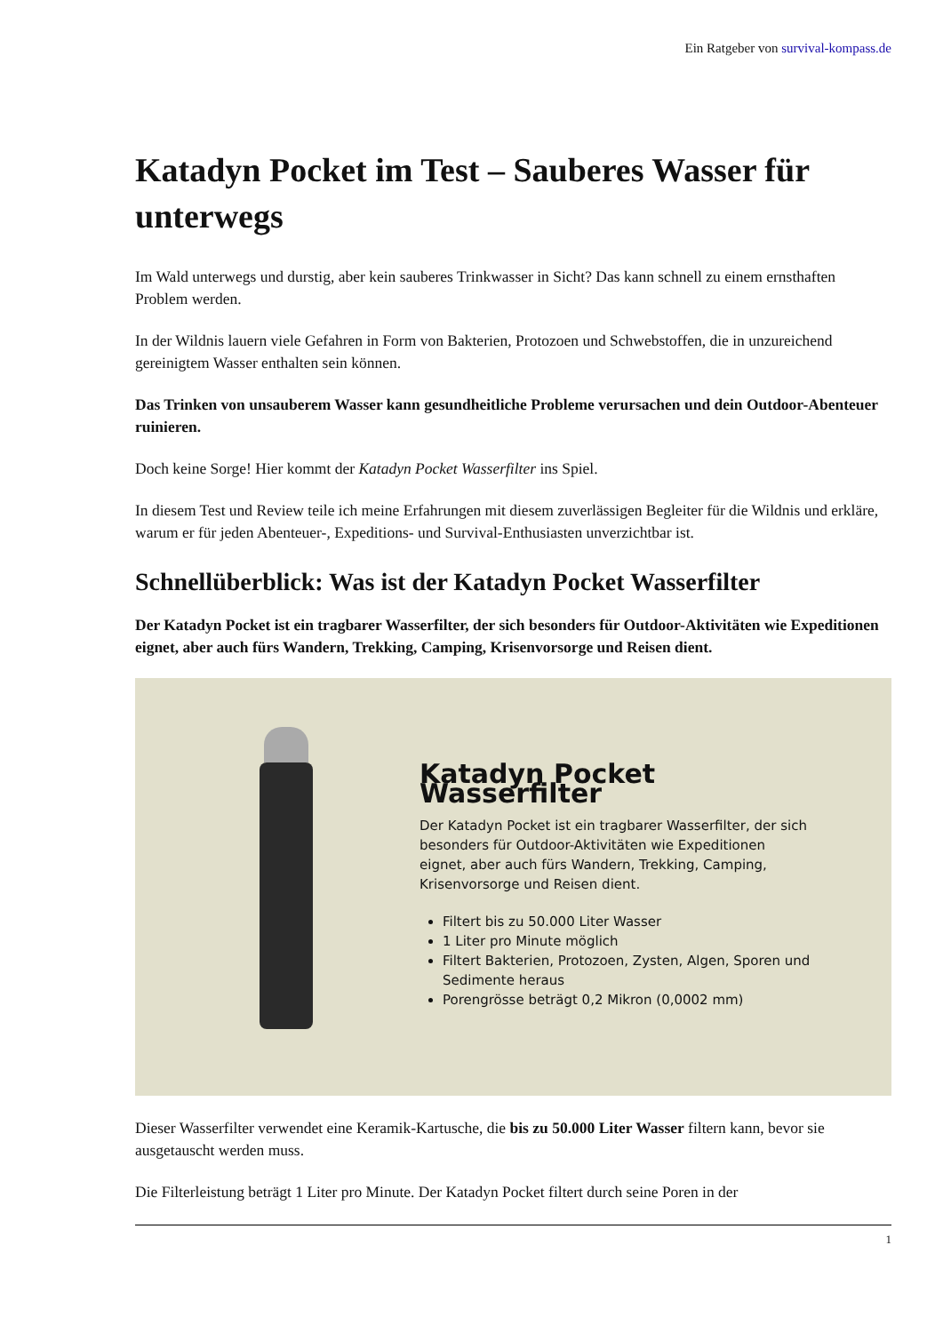Ein Ratgeber von survival-kompass.de
Katadyn Pocket im Test – Sauberes Wasser für unterwegs
Im Wald unterwegs und durstig, aber kein sauberes Trinkwasser in Sicht? Das kann schnell zu einem ernsthaften Problem werden.
In der Wildnis lauern viele Gefahren in Form von Bakterien, Protozoen und Schwebstoffen, die in unzureichend gereinigtem Wasser enthalten sein können.
Das Trinken von unsauberem Wasser kann gesundheitliche Probleme verursachen und dein Outdoor-Abenteuer ruinieren.
Doch keine Sorge! Hier kommt der Katadyn Pocket Wasserfilter ins Spiel.
In diesem Test und Review teile ich meine Erfahrungen mit diesem zuverlässigen Begleiter für die Wildnis und erkläre, warum er für jeden Abenteuer-, Expeditions- und Survival-Enthusiasten unverzichtbar ist.
Schnellüberblick: Was ist der Katadyn Pocket Wasserfilter
Der Katadyn Pocket ist ein tragbarer Wasserfilter, der sich besonders für Outdoor-Aktivitäten wie Expeditionen eignet, aber auch fürs Wandern, Trekking, Camping, Krisenvorsorge und Reisen dient.
Katadyn Pocket Wasserfilter
Der Katadyn Pocket ist ein tragbarer Wasserfilter, der sich besonders für Outdoor-Aktivitäten wie Expeditionen eignet, aber auch fürs Wandern, Trekking, Camping, Krisenvorsorge und Reisen dient.
Filtert bis zu 50.000 Liter Wasser
1 Liter pro Minute möglich
Filtert Bakterien, Protozoen, Zysten, Algen, Sporen und Sedimente heraus
Porengrösse beträgt 0,2 Mikron (0,0002 mm)
Dieser Wasserfilter verwendet eine Keramik-Kartusche, die bis zu 50.000 Liter Wasser filtern kann, bevor sie ausgetauscht werden muss.
Die Filterleistung beträgt 1 Liter pro Minute. Der Katadyn Pocket filtert durch seine Poren in der
1